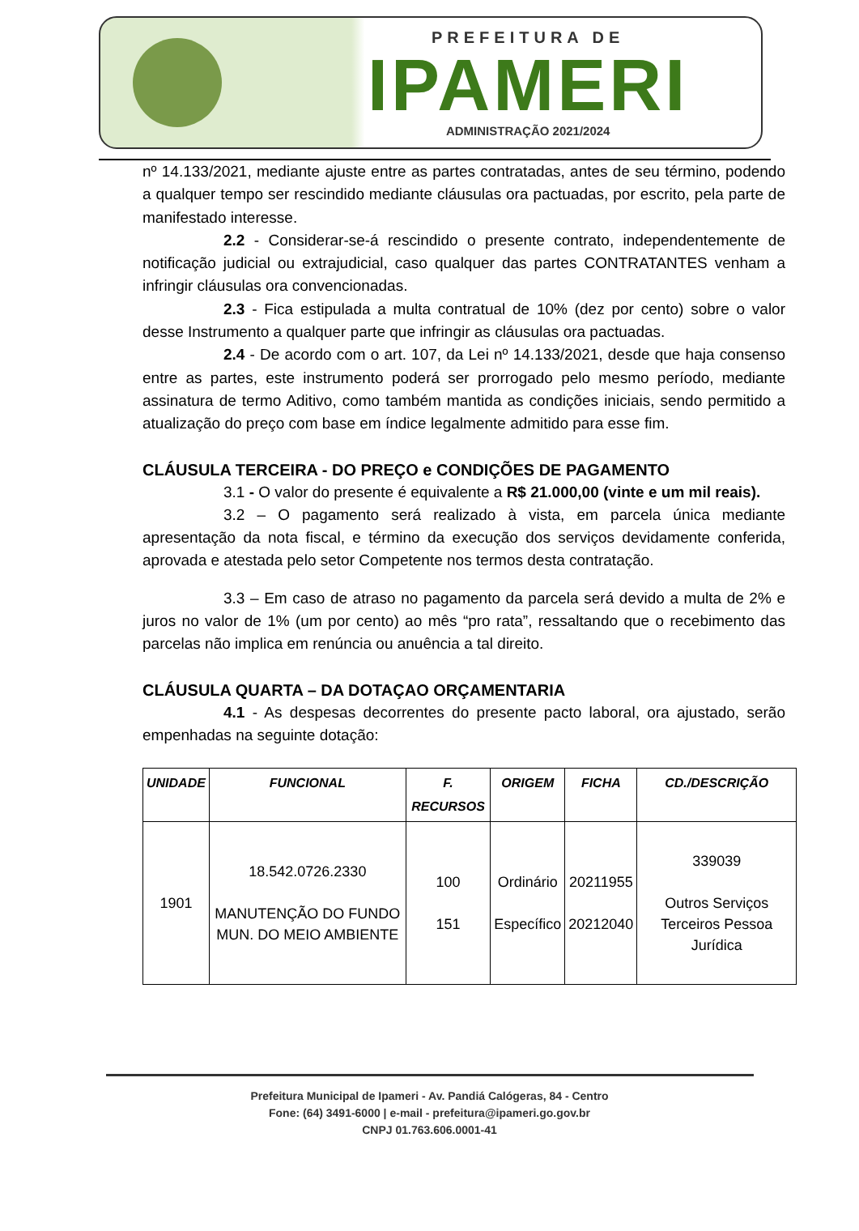PREFEITURA DE
IPAMERI
ADMINISTRAÇÃO 2021/2024
nº 14.133/2021, mediante ajuste entre as partes contratadas, antes de seu término, podendo a qualquer tempo ser rescindido mediante cláusulas ora pactuadas, por escrito, pela parte de manifestado interesse.
2.2 - Considerar-se-á rescindido o presente contrato, independentemente de notificação judicial ou extrajudicial, caso qualquer das partes CONTRATANTES venham a infringir cláusulas ora convencionadas.
2.3 - Fica estipulada a multa contratual de 10% (dez por cento) sobre o valor desse Instrumento a qualquer parte que infringir as cláusulas ora pactuadas.
2.4 - De acordo com o art. 107, da Lei nº 14.133/2021, desde que haja consenso entre as partes, este instrumento poderá ser prorrogado pelo mesmo período, mediante assinatura de termo Aditivo, como também mantida as condições iniciais, sendo permitido a atualização do preço com base em índice legalmente admitido para esse fim.
CLÁUSULA TERCEIRA - DO PREÇO e CONDIÇÕES DE PAGAMENTO
3.1 - O valor do presente é equivalente a R$ 21.000,00 (vinte e um mil reais).
3.2 – O pagamento será realizado à vista, em parcela única mediante apresentação da nota fiscal, e término da execução dos serviços devidamente conferida, aprovada e atestada pelo setor Competente nos termos desta contratação.
3.3 – Em caso de atraso no pagamento da parcela será devido a multa de 2% e juros no valor de 1% (um por cento) ao mês “pro rata”, ressaltando que o recebimento das parcelas não implica em renúncia ou anuência a tal direito.
CLÁUSULA QUARTA – DA DOTAÇAO ORÇAMENTARIA
4.1 - As despesas decorrentes do presente pacto laboral, ora ajustado, serão empenhadas na seguinte dotação:
| UNIDADE | FUNCIONAL | F. RECURSOS | ORIGEM | FICHA | CD./DESCRIÇÃO |
| --- | --- | --- | --- | --- | --- |
| 1901 | 18.542.0726.2330 MANUTENÇÃO DO FUNDO MUN. DO MEIO AMBIENTE | 100 151 | Ordinário Específico | 20211955 20212040 | 339039 Outros Serviços Terceiros Pessoa Jurídica |
Prefeitura Municipal de Ipameri - Av. Pandiá Calógeras, 84 - Centro
Fone: (64) 3491-6000 | e-mail - prefeitura@ipameri.go.gov.br
CNPJ 01.763.606.0001-41